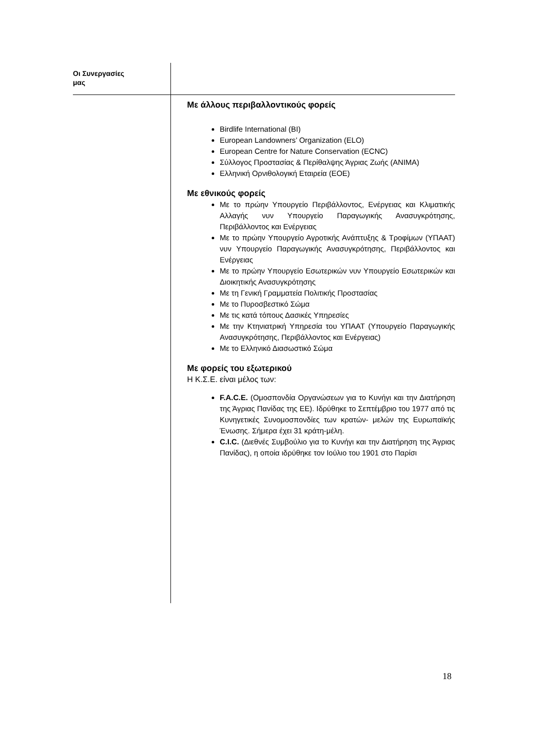Οι Συνεργασίες
μας
Με άλλους περιβαλλοντικούς φορείς
Birdlife International (BI)
European Landowners’ Organization (ELO)
European Centre for Nature Conservation (ECNC)
Σύλλογος Προστασίας & Περίθαλψης Άγριας Ζωής (ANIMA)
Ελληνική Ορνιθολογική Εταιρεία (ΕΟΕ)
Με εθνικούς φορείς
Με το πρώην Υπουργείο Περιβάλλοντος, Ενέργειας και Κλιματικής Αλλαγής νυν Υπουργείο Παραγωγικής Ανασυγκρότησης, Περιβάλλοντος και Ενέργειας
Με το πρώην Υπουργείο Αγροτικής Ανάπτυξης & Τροφίμων (ΥΠΑΑΤ) νυν Υπουργείο Παραγωγικής Ανασυγκρότησης, Περιβάλλοντος και Ενέργειας
Με το πρώην Υπουργείο Εσωτερικών νυν Υπουργείο Εσωτερικών και Διοικητικής Ανασυγκρότησης
Με τη Γενική Γραμματεία Πολιτικής Προστασίας
Με το Πυροσβεστικό Σώμα
Με τις κατά τόπους Δασικές Υπηρεσίες
Με την Κτηνιατρική Υπηρεσία του ΥΠΑΑΤ (Υπουργείο Παραγωγικής Ανασυγκρότησης, Περιβάλλοντος και Ενέργειας)
Με το Ελληνικό Διασωστικό Σώμα
Με φορείς του εξωτερικού
Η Κ.Σ.Ε. είναι μέλος των:
F.A.C.E. (Ομοσπονδία Οργανώσεων για το Κυνήγι και την Διατήρηση της Άγριας Πανίδας της ΕΕ). Ιδρύθηκε το Σεπτέμβριο του 1977 από τις Κυνηγετικές Συνομοσπονδίες των κρατών- μελών της Ευρωπαϊκής Ένωσης. Σήμερα έχει 31 κράτη-μέλη.
C.I.C. (Διεθνές Συμβούλιο για το Κυνήγι και την Διατήρηση της Άγριας Πανίδας), η οποία ιδρύθηκε τον Ιούλιο του 1901 στο Παρίσι
18